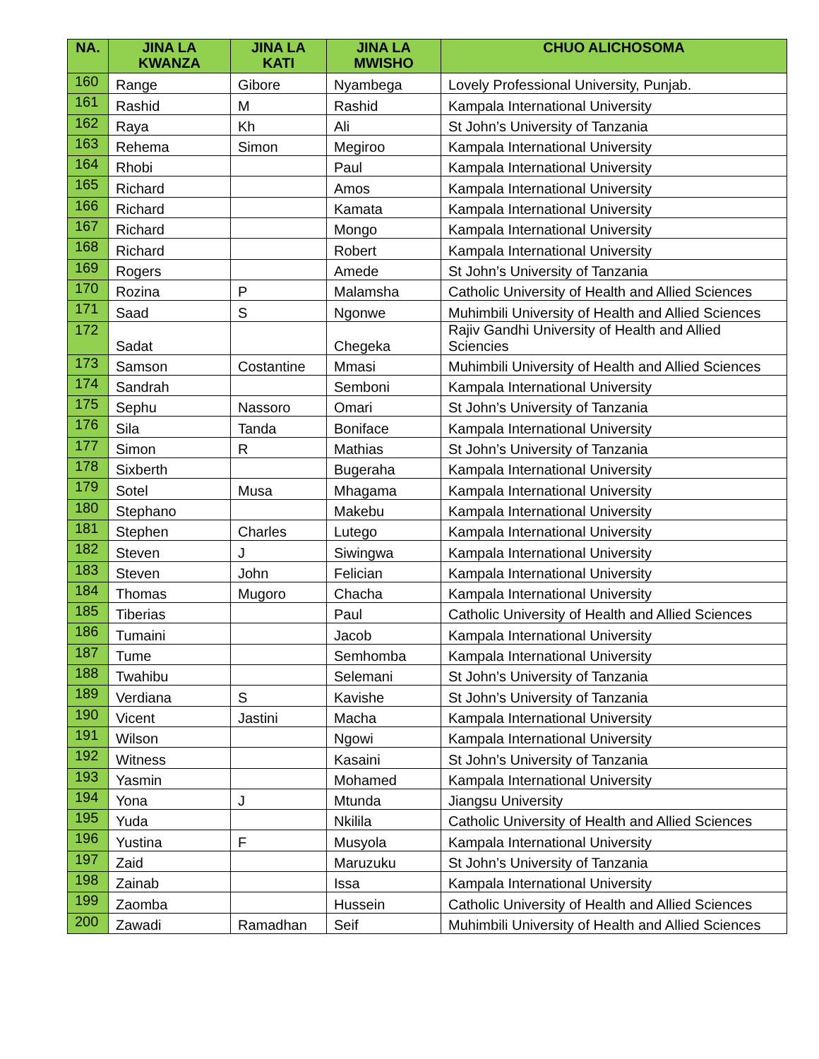| NA. | JINA LA KWANZA | JINA LA KATI | JINA LA MWISHO | CHUO ALICHOSOMA |
| --- | --- | --- | --- | --- |
| 160 | Range | Gibore | Nyambega | Lovely Professional University, Punjab. |
| 161 | Rashid | M | Rashid | Kampala International University |
| 162 | Raya | Kh | Ali | St John’s University of Tanzania |
| 163 | Rehema | Simon | Megiroo | Kampala International University |
| 164 | Rhobi | | Paul | Kampala International University |
| 165 | Richard | | Amos | Kampala International University |
| 166 | Richard | | Kamata | Kampala International University |
| 167 | Richard | | Mongo | Kampala International University |
| 168 | Richard | | Robert | Kampala International University |
| 169 | Rogers | | Amede | St John’s University of Tanzania |
| 170 | Rozina | P | Malamsha | Catholic University of Health and Allied Sciences |
| 171 | Saad | S | Ngonwe | Muhimbili University of Health and Allied Sciences |
| 172 | Sadat | | Chegeka | Rajiv Gandhi University of Health and Allied Sciencies |
| 173 | Samson | Costantine | Mmasi | Muhimbili University of Health and Allied Sciences |
| 174 | Sandrah | | Semboni | Kampala International University |
| 175 | Sephu | Nassoro | Omari | St John’s University of Tanzania |
| 176 | Sila | Tanda | Boniface | Kampala International University |
| 177 | Simon | R | Mathias | St John’s University of Tanzania |
| 178 | Sixberth | | Bugeraha | Kampala International University |
| 179 | Sotel | Musa | Mhagama | Kampala International University |
| 180 | Stephano | | Makebu | Kampala International University |
| 181 | Stephen | Charles | Lutego | Kampala International University |
| 182 | Steven | J | Siwingwa | Kampala International University |
| 183 | Steven | John | Felician | Kampala International University |
| 184 | Thomas | Mugoro | Chacha | Kampala International University |
| 185 | Tiberias | | Paul | Catholic University of Health and Allied Sciences |
| 186 | Tumaini | | Jacob | Kampala International University |
| 187 | Tume | | Semhomba | Kampala International University |
| 188 | Twahibu | | Selemani | St John’s University of Tanzania |
| 189 | Verdiana | S | Kavishe | St John’s University of Tanzania |
| 190 | Vicent | Jastini | Macha | Kampala International University |
| 191 | Wilson | | Ngowi | Kampala International University |
| 192 | Witness | | Kasaini | St John’s University of Tanzania |
| 193 | Yasmin | | Mohamed | Kampala International University |
| 194 | Yona | J | Mtunda | Jiangsu University |
| 195 | Yuda | | Nkilila | Catholic University of Health and Allied Sciences |
| 196 | Yustina | F | Musyola | Kampala International University |
| 197 | Zaid | | Maruzuku | St John’s University of Tanzania |
| 198 | Zainab | | Issa | Kampala International University |
| 199 | Zaomba | | Hussein | Catholic University of Health and Allied Sciences |
| 200 | Zawadi | Ramadhan | Seif | Muhimbili University of Health and Allied Sciences |